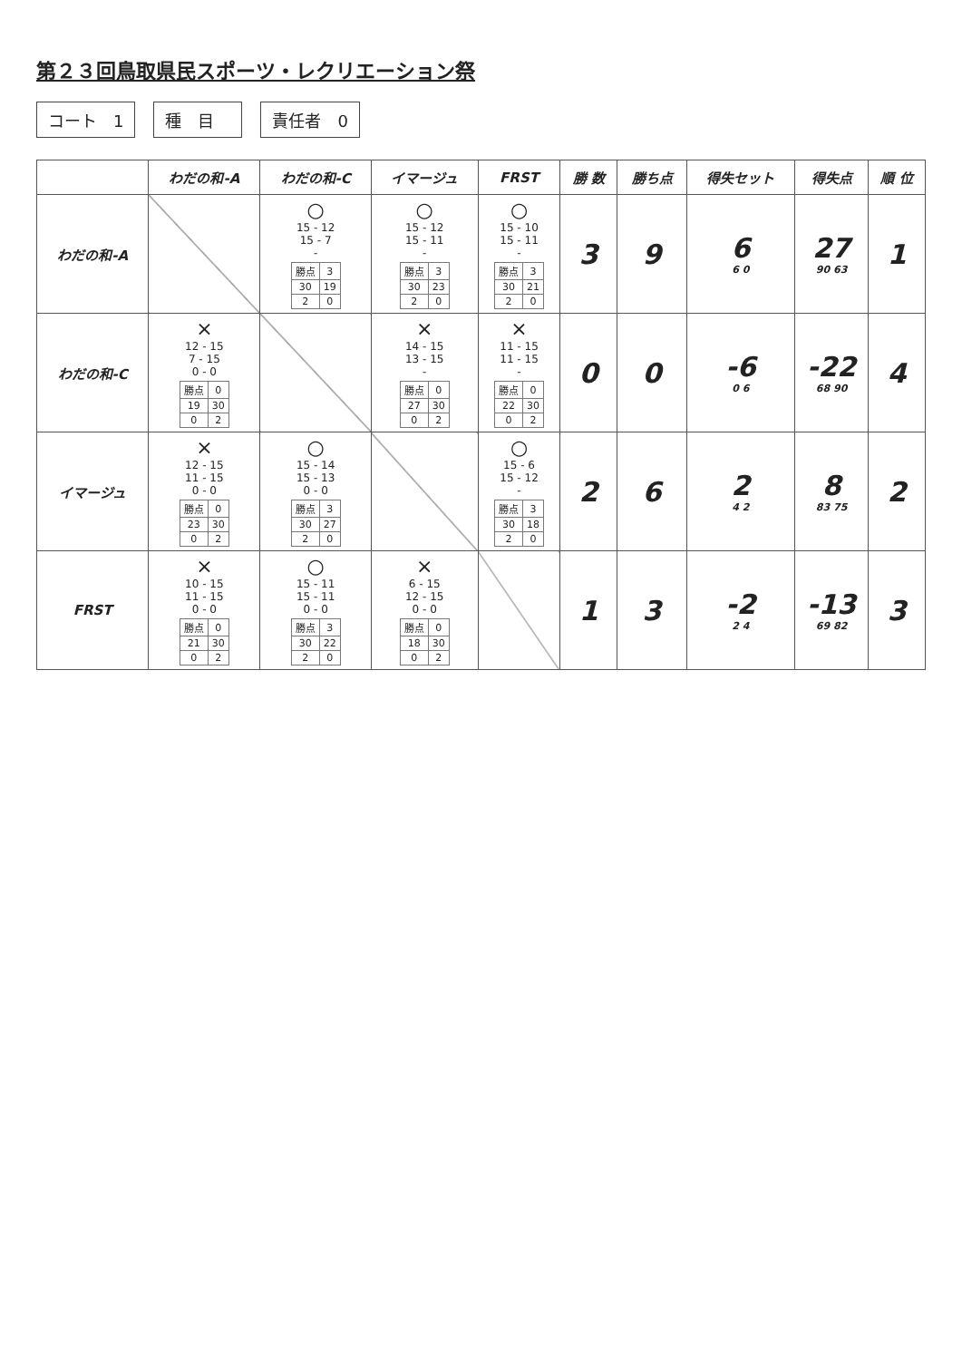第２３回鳥取県民スポーツ・レクリエーション祭
コート　1 種　目　 責任者　0
| | わだの和-A | わだの和-C | イマージュ | FRST | 勝 数 | 勝ち点 | 得失セット | 得失点 | 順 位 |
| --- | --- | --- | --- | --- | --- | --- | --- | --- | --- |
| わだの和-A | | ○ 15 - 12 15 - 7 - / 勝点 / 3 / / 30 / 19 / / 2 / 0 / | ○ 15 - 12 15 - 11 - / 勝点 / 3 / / 30 / 23 / / 2 / 0 / | ○ 15 - 10 15 - 11 - / 勝点 / 3 / / 30 / 21 / / 2 / 0 / | 3 | 9 | 6 6 0 | 27 90 63 | 1 |
| わだの和-C | × 12 - 15 7 - 15 0 - 0 / 勝点 / 0 / / 19 / 30 / / 0 / 2 / | | × 14 - 15 13 - 15 - / 勝点 / 0 / / 27 / 30 / / 0 / 2 / | × 11 - 15 11 - 15 - / 勝点 / 0 / / 22 / 30 / / 0 / 2 / | 0 | 0 | -6 0 6 | -22 68 90 | 4 |
| イマージュ | × 12 - 15 11 - 15 0 - 0 / 勝点 / 0 / / 23 / 30 / / 0 / 2 / | ○ 15 - 14 15 - 13 0 - 0 / 勝点 / 3 / / 30 / 27 / / 2 / 0 / | | ○ 15 - 6 15 - 12 - / 勝点 / 3 / / 30 / 18 / / 2 / 0 / | 2 | 6 | 2 4 2 | 8 83 75 | 2 |
| FRST | × 10 - 15 11 - 15 0 - 0 / 勝点 / 0 / / 21 / 30 / / 0 / 2 / | ○ 15 - 11 15 - 11 0 - 0 / 勝点 / 3 / / 30 / 22 / / 2 / 0 / | × 6 - 15 12 - 15 0 - 0 / 勝点 / 0 / / 18 / 30 / / 0 / 2 / | | 1 | 3 | -2 2 4 | -13 69 82 | 3 |